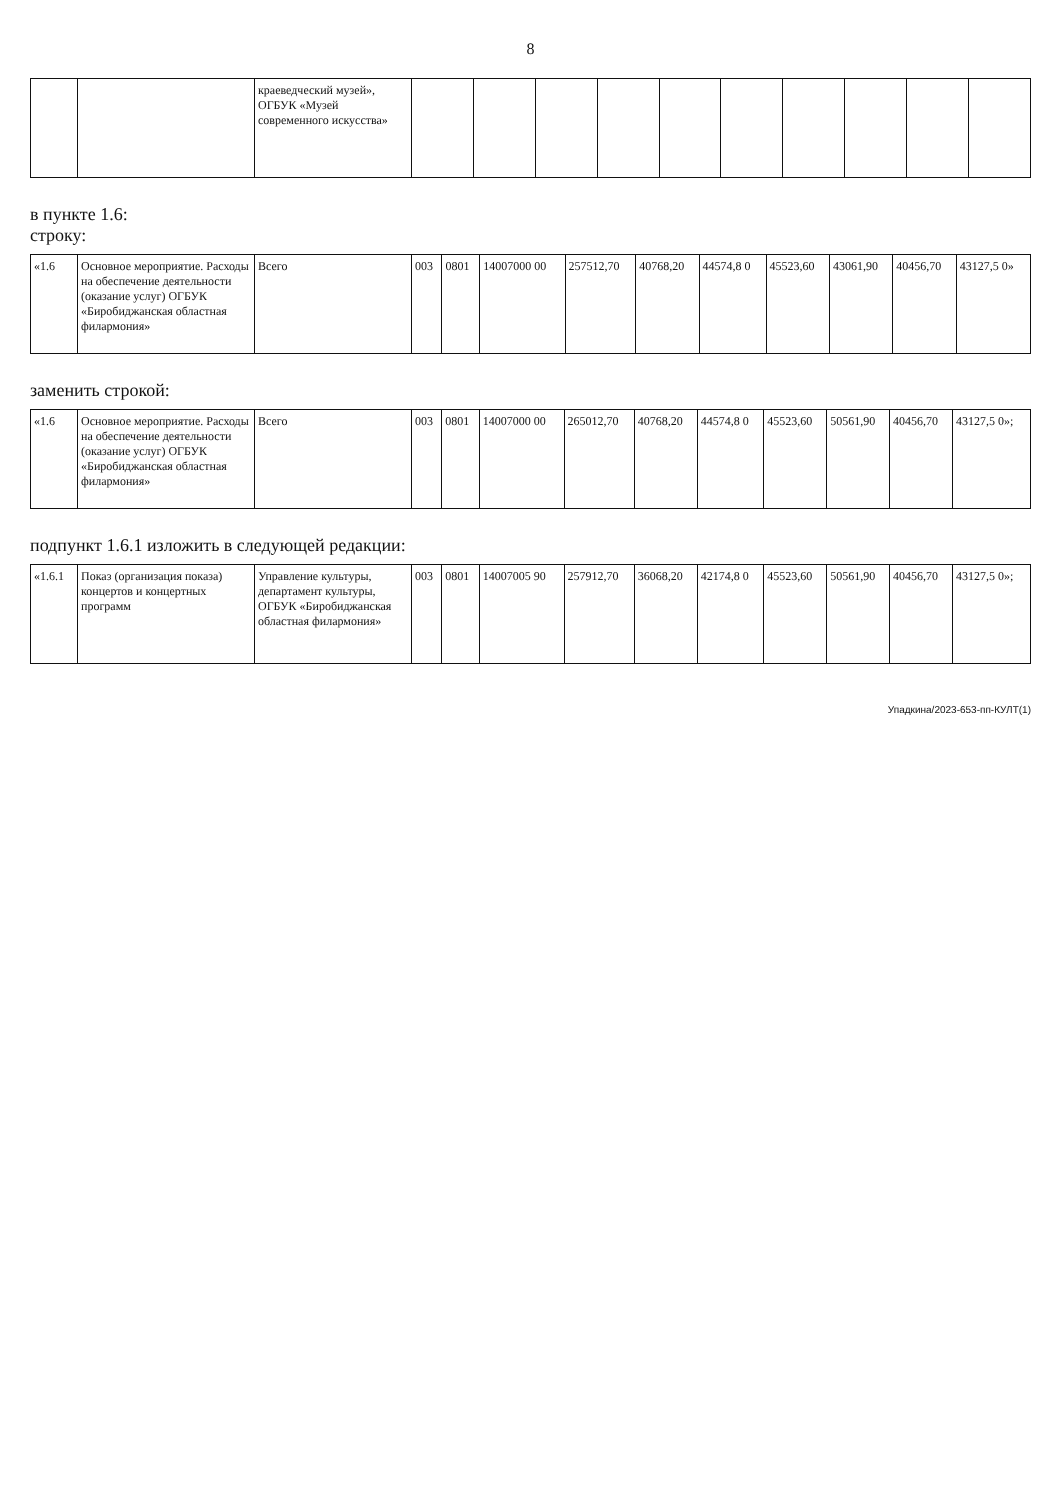8
| | | краеведческий музей», ОГБУК «Музей современного искусства» | | | | | | | | | | |
в пункте 1.6:
строку:
| «1.6 | Основное мероприятие. Расходы на обеспечение деятельности (оказание услуг) ОГБУК «Биробиджанская областная филармония» | Всего | 003 | 0801 | 14007000 00 | 257512,70 | 40768,20 | 44574,8 0 | 45523,60 | 43061,90 | 40456,70 | 43127,5 0» |
заменить строкой:
| «1.6 | Основное мероприятие. Расходы на обеспечение деятельности (оказание услуг) ОГБУК «Биробиджанская областная филармония» | Всего | 003 | 0801 | 14007000 00 | 265012,70 | 40768,20 | 44574,8 0 | 45523,60 | 50561,90 | 40456,70 | 43127,5 0»; |
подпункт 1.6.1 изложить в следующей редакции:
| «1.6.1 | Показ (организация показа) концертов и концертных программ | Управление культуры, департамент культуры, ОГБУК «Биробиджанская областная филармония» | 003 | 0801 | 14007005 90 | 257912,70 | 36068,20 | 42174,8 0 | 45523,60 | 50561,90 | 40456,70 | 43127,5 0»; |
Упадкина/2023-653-пп-КУЛТ(1)